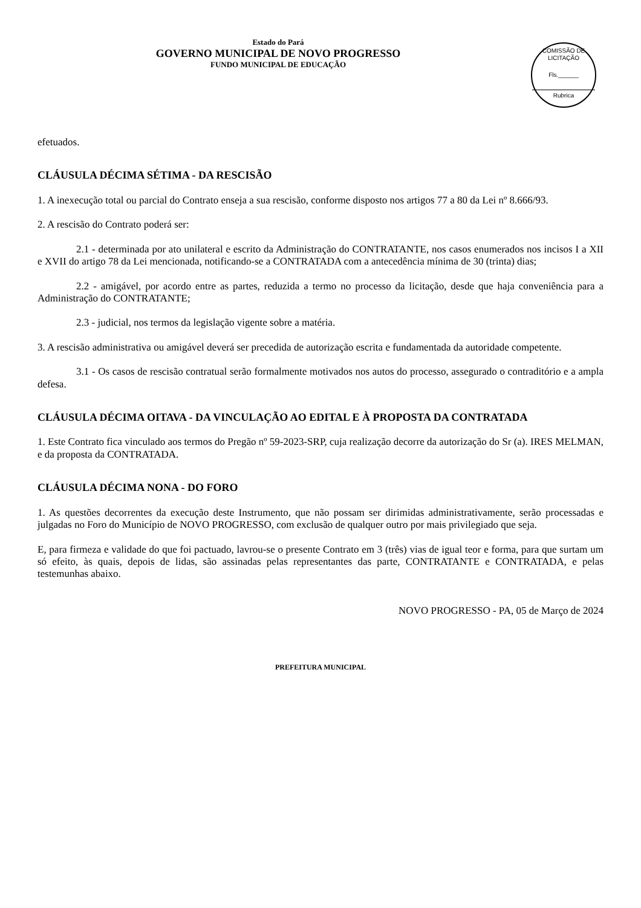Estado do Pará
GOVERNO MUNICIPAL DE NOVO PROGRESSO
FUNDO MUNICIPAL DE EDUCAÇÃO
COMISSÃO DE LICITAÇÃO
Fls.______
Rubrica
efetuados.
CLÁUSULA DÉCIMA SÉTIMA - DA RESCISÃO
1. A inexecução total ou parcial do Contrato enseja a sua rescisão, conforme disposto nos artigos 77 a 80 da Lei nº 8.666/93.
2. A rescisão do Contrato poderá ser:
2.1 - determinada por ato unilateral e escrito da Administração do CONTRATANTE, nos casos enumerados nos incisos I a XII e XVII do artigo 78 da Lei mencionada, notificando-se a CONTRATADA com a antecedência mínima de 30 (trinta) dias;
2.2 - amigável, por acordo entre as partes, reduzida a termo no processo da licitação, desde que haja conveniência para a Administração do CONTRATANTE;
2.3 - judicial, nos termos da legislação vigente sobre a matéria.
3. A rescisão administrativa ou amigável deverá ser precedida de autorização escrita e fundamentada da autoridade competente.
3.1 - Os casos de rescisão contratual serão formalmente motivados nos autos do processo, assegurado o contraditório e a ampla defesa.
CLÁUSULA DÉCIMA OITAVA - DA VINCULAÇÃO AO EDITAL E À PROPOSTA DA CONTRATADA
1. Este Contrato fica vinculado aos termos do Pregão nº 59-2023-SRP, cuja realização decorre da autorização do Sr (a). IRES MELMAN, e da proposta da CONTRATADA.
CLÁUSULA DÉCIMA NONA - DO FORO
1. As questões decorrentes da execução deste Instrumento, que não possam ser dirimidas administrativamente, serão processadas e julgadas no Foro do Município de NOVO PROGRESSO, com exclusão de qualquer outro por mais privilegiado que seja.
E, para firmeza e validade do que foi pactuado, lavrou-se o presente Contrato em 3 (três) vias de igual teor e forma, para que surtam um só efeito, às quais, depois de lidas, são assinadas pelas representantes das parte, CONTRATANTE e CONTRATADA, e pelas testemunhas abaixo.
NOVO PROGRESSO - PA, 05 de Março de 2024
PREFEITURA MUNICIPAL